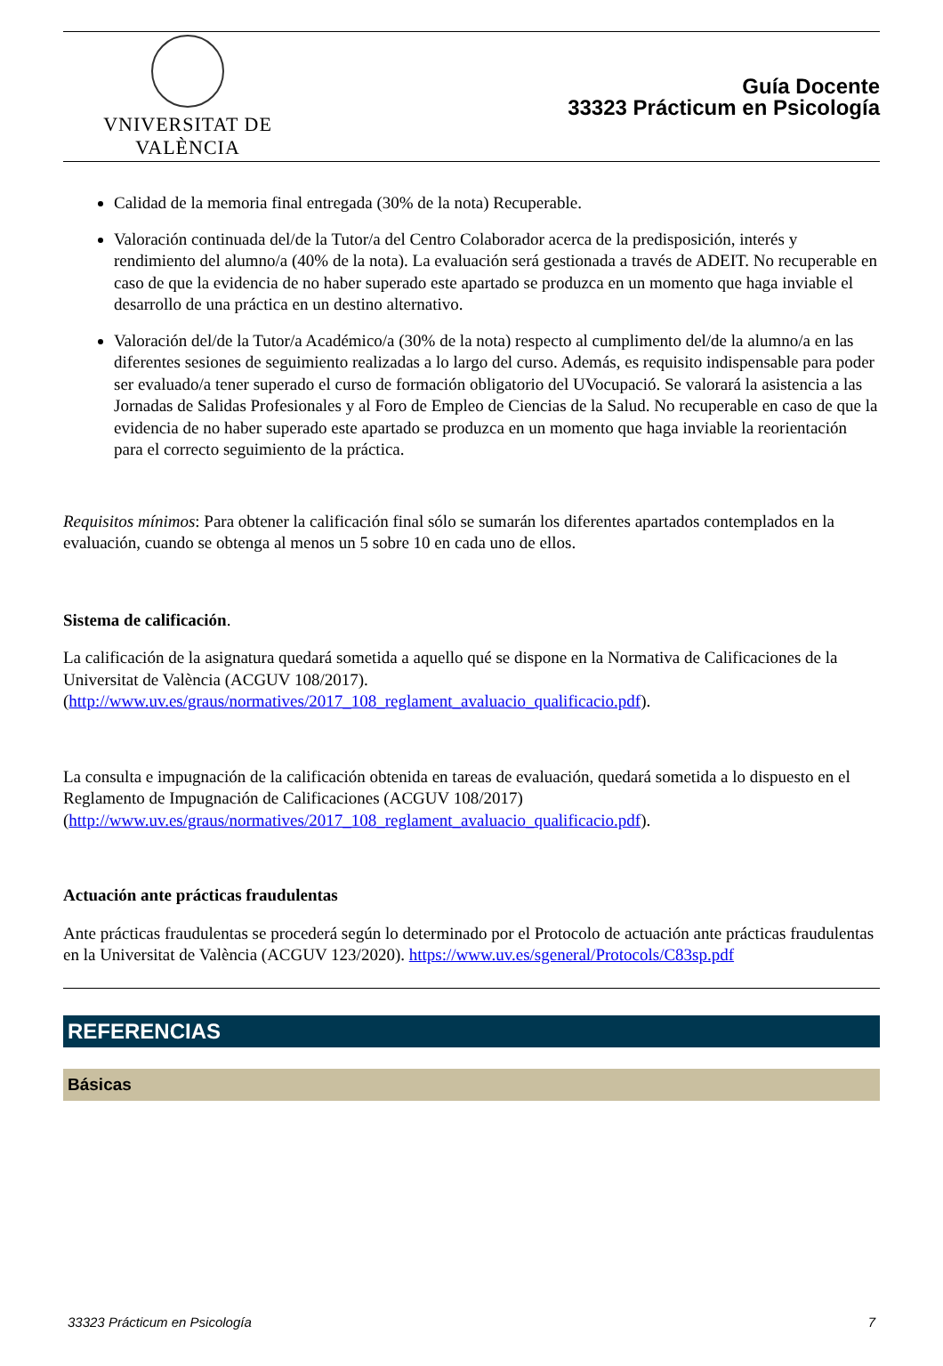VNIVERSITAT DE VALÈNCIA
Guía Docente
33323 Prácticum en Psicología
Calidad de la memoria final entregada (30% de la nota) Recuperable.
Valoración continuada del/de la Tutor/a del Centro Colaborador acerca de la predisposición, interés y rendimiento del alumno/a (40% de la nota). La evaluación será gestionada a través de ADEIT. No recuperable en caso de que la evidencia de no haber superado este apartado se produzca en un momento que haga inviable el desarrollo de una práctica en un destino alternativo.
Valoración del/de la Tutor/a Académico/a (30% de la nota) respecto al cumplimento del/de la alumno/a en las diferentes sesiones de seguimiento realizadas a lo largo del curso. Además, es requisito indispensable para poder ser evaluado/a tener superado el curso de formación obligatorio del UVocupació. Se valorará la asistencia a las Jornadas de Salidas Profesionales y al Foro de Empleo de Ciencias de la Salud. No recuperable en caso de que la evidencia de no haber superado este apartado se produzca en un momento que haga inviable la reorientación para el correcto seguimiento de la práctica.
Requisitos mínimos: Para obtener la calificación final sólo se sumarán los diferentes apartados contemplados en la evaluación, cuando se obtenga al menos un 5 sobre 10 en cada uno de ellos.
Sistema de calificación.
La calificación de la asignatura quedará sometida a aquello qué se dispone en la Normativa de Calificaciones de la Universitat de València (ACGUV 108/2017). (http://www.uv.es/graus/normatives/2017_108_reglament_avaluacio_qualificacio.pdf).
La consulta e impugnación de la calificación obtenida en tareas de evaluación, quedará sometida a lo dispuesto en el Reglamento de Impugnación de Calificaciones (ACGUV 108/2017) (http://www.uv.es/graus/normatives/2017_108_reglament_avaluacio_qualificacio.pdf).
Actuación ante prácticas fraudulentas
Ante prácticas fraudulentas se procederá según lo determinado por el Protocolo de actuación ante prácticas fraudulentas en la Universitat de València (ACGUV 123/2020). https://www.uv.es/sgeneral/Protocols/C83sp.pdf
REFERENCIAS
Básicas
33323 Prácticum en Psicología 7